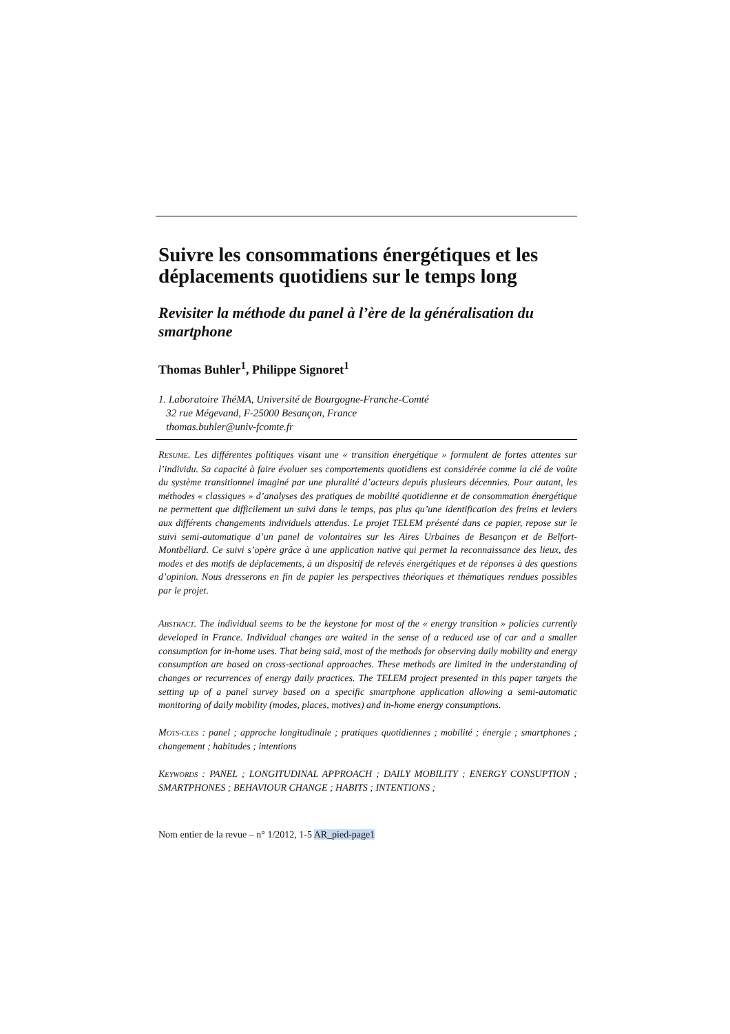Suivre les consommations énergétiques et les déplacements quotidiens sur le temps long
Revisiter la méthode du panel à l’ère de la généralisation du smartphone
Thomas Buhler<sup>1</sup>, Philippe Signoret<sup>1</sup>
1. Laboratoire ThéMA, Université de Bourgogne-Franche-Comté
32 rue Mégevand, F-25000 Besançon, France
thomas.buhler@univ-fcomte.fr
RESUME. Les différentes politiques visant une « transition énergétique » formulent de fortes attentes sur l’individu. Sa capacité à faire évoluer ses comportements quotidiens est considérée comme la clé de voûte du système transitionnel imaginé par une pluralité d’acteurs depuis plusieurs décennies. Pour autant, les méthodes « classiques » d’analyses des pratiques de mobilité quotidienne et de consommation énergétique ne permettent que difficilement un suivi dans le temps, pas plus qu’une identification des freins et leviers aux différents changements individuels attendus. Le projet TELEM présenté dans ce papier, repose sur le suivi semi-automatique d’un panel de volontaires sur les Aires Urbaines de Besançon et de Belfort-Montbéliard. Ce suivi s’opère grâce à une application native qui permet la reconnaissance des lieux, des modes et des motifs de déplacements, à un dispositif de relevés énergétiques et de réponses à des questions d’opinion. Nous dresserons en fin de papier les perspectives théoriques et thématiques rendues possibles par le projet.
ABSTRACT. The individual seems to be the keystone for most of the « energy transition » policies currently developed in France. Individual changes are waited in the sense of a reduced use of car and a smaller consumption for in-home uses. That being said, most of the methods for observing daily mobility and energy consumption are based on cross-sectional approaches. These methods are limited in the understanding of changes or recurrences of energy daily practices. The TELEM project presented in this paper targets the setting up of a panel survey based on a specific smartphone application allowing a semi-automatic monitoring of daily mobility (modes, places, motives) and in-home energy consumptions.
MOTS-CLES : panel ; approche longitudinale ; pratiques quotidiennes ; mobilité ; énergie ; smartphones ; changement ; habitudes ; intentions
KEYWORDS : PANEL ; LONGITUDINAL APPROACH ; DAILY MOBILITY ; ENERGY CONSUPTION ; SMARTPHONES ; BEHAVIOUR CHANGE ; HABITS ; INTENTIONS ;
Nom entier de la revue – n° 1/2012, 1-5 AR_pied-page1